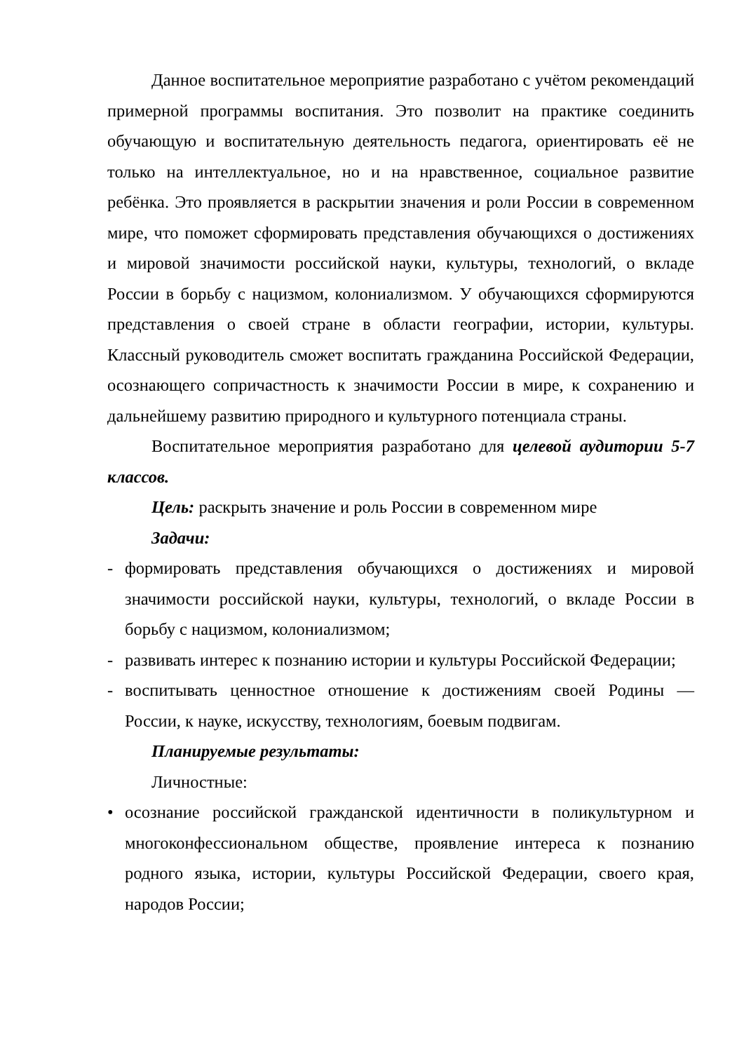Данное воспитательное мероприятие разработано с учётом рекомендаций примерной программы воспитания. Это позволит на практике соединить обучающую и воспитательную деятельность педагога, ориентировать её не только на интеллектуальное, но и на нравственное, социальное развитие ребёнка. Это проявляется в раскрытии значения и роли России в современном мире, что поможет сформировать представления обучающихся о достижениях и мировой значимости российской науки, культуры, технологий, о вкладе России в борьбу с нацизмом, колониализмом. У обучающихся сформируются представления о своей стране в области географии, истории, культуры. Классный руководитель сможет воспитать гражданина Российской Федерации, осознающего сопричастность к значимости России в мире, к сохранению и дальнейшему развитию природного и культурного потенциала страны.
Воспитательное мероприятия разработано для целевой аудитории 5-7 классов.
Цель: раскрыть значение и роль России в современном мире
Задачи:
- формировать представления обучающихся о достижениях и мировой значимости российской науки, культуры, технологий, о вкладе России в борьбу с нацизмом, колониализмом;
- развивать интерес к познанию истории и культуры Российской Федерации;
- воспитывать ценностное отношение к достижениям своей Родины — России, к науке, искусству, технологиям, боевым подвигам.
Планируемые результаты:
Личностные:
• осознание российской гражданской идентичности в поликультурном и многоконфессиональном обществе, проявление интереса к познанию родного языка, истории, культуры Российской Федерации, своего края, народов России;